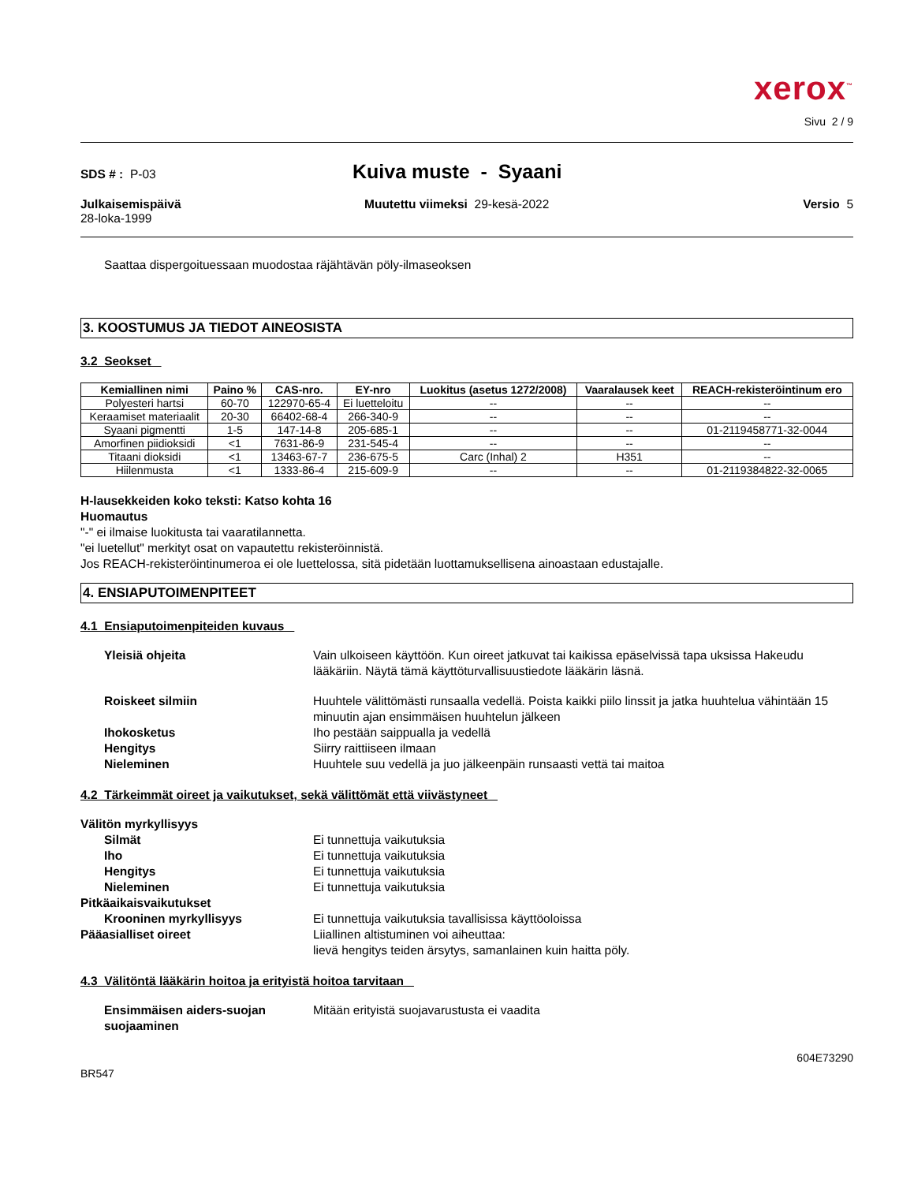xerox<sup>™</sup>
Sivu 2 / 9
SDS # : P-03
Kuiva muste - Syaani
Julkaisemispäivä
28-loka-1999
Muutettu viimeksi 29-kesä-2022
Versio 5
Saattaa dispergoituessaan muodostaa räjähtävän pöly-ilmaseoksen
3. KOOSTUMUS JA TIEDOT AINEOSISTA
3.2 Seokset
| Kemiallinen nimi | Paino % | CAS-nro. | EY-nro | Luokitus (asetus 1272/2008) | Vaaralausek keet | REACH-rekisteröintinum ero |
| --- | --- | --- | --- | --- | --- | --- |
| Polyesteri hartsi | 60-70 | 122970-65-4 | Ei luetteloitu | -- | -- | -- |
| Keraamiset materiaalit | 20-30 | 66402-68-4 | 266-340-9 | -- | -- | -- |
| Syaani pigmentti | 1-5 | 147-14-8 | 205-685-1 | -- | -- | 01-2119458771-32-0044 |
| Amorfinen piidioksidi | <1 | 7631-86-9 | 231-545-4 | -- | -- | -- |
| Titaani dioksidi | <1 | 13463-67-7 | 236-675-5 | Carc (Inhal) 2 | H351 | -- |
| Hiilenmusta | <1 | 1333-86-4 | 215-609-9 | -- | -- | 01-2119384822-32-0065 |
H-lausekkeiden koko teksti: Katso kohta 16
Huomautus
"-" ei ilmaise luokitusta tai vaaratilannetta.
"ei luetellut" merkityt osat on vapautettu rekisteröinnistä.
Jos REACH-rekisteröintinumeroa ei ole luettelossa, sitä pidetään luottamuksellisena ainoastaan edustajalle.
4. ENSIAPUTOIMENPITEET
4.1 Ensiaputoimenpiteiden kuvaus
Yleisiä ohjeita Vain ulkoiseen käyttöön. Kun oireet jatkuvat tai kaikissa epäselvissä tapa uksissa Hakeudu lääkäriin. Näytä tämä käyttöturvallisuustiedote lääkärin läsnä.
Roiskeet silmiin Huuhtele välittömästi runsaalla vedellä. Poista kaikki piilo linssit ja jatka huuhtelua vähintään 15 minuutin ajan ensimmäisen huuhtelun jälkeen
Ihokosketus Iho pestään saippualla ja vedellä
Hengitys Siirry raittiiseen ilmaan
Nieleminen Huuhtele suu vedellä ja juo jälkeenpäin runsaasti vettä tai maitoa
4.2 Tärkeimmät oireet ja vaikutukset, sekä välittömät että viivästyneet
Välitön myrkyllisyys
Silmät Ei tunnettuja vaikutuksia
Iho Ei tunnettuja vaikutuksia
Hengitys Ei tunnettuja vaikutuksia
Nieleminen Ei tunnettuja vaikutuksia
Pitkäaikaisvaikutukset
Krooninen myrkyllisyys Ei tunnettuja vaikutuksia tavallisissa käyttöoloissa
Pääasialliset oireet Liiallinen altistuminen voi aiheuttaa:
lievä hengitys teiden ärsytys, samanlainen kuin haitta pöly.
4.3 Välitöntä lääkärin hoitoa ja erityistä hoitoa tarvitaan
Ensimmäisen aiders-suojan suojaaminen
Mitään erityistä suojavarustusta ei vaadita
604E73290
BR547